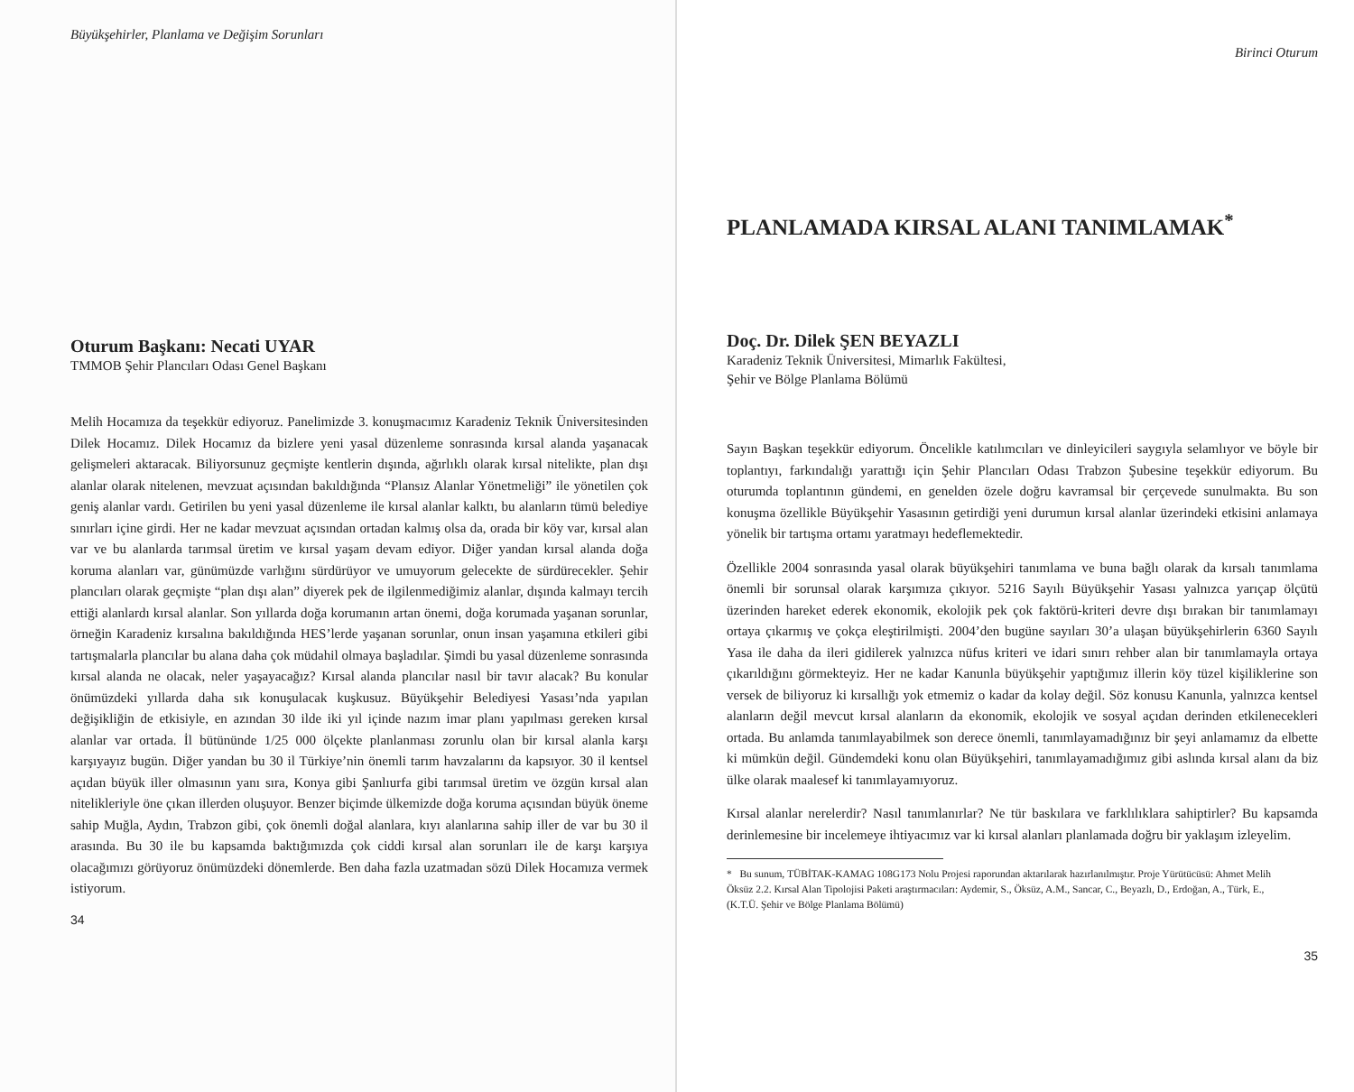Büyükşehirler, Planlama ve Değişim Sorunları
Oturum Başkanı: Necati UYAR
TMMOB Şehir Plancıları Odası Genel Başkanı
Melih Hocamıza da teşekkür ediyoruz. Panelimizde 3. konuşmacımız Karadeniz Teknik Üniversitesinden Dilek Hocamız. Dilek Hocamız da bizlere yeni yasal düzenleme sonrasında kırsal alanda yaşanacak gelişmeleri aktaracak. Biliyorsunuz geçmişte kentlerin dışında, ağırlıklı olarak kırsal nitelikte, plan dışı alanlar olarak nitelenen, mevzuat açısından bakıldığında “Plansız Alanlar Yönetmeliği” ile yönetilen çok geniş alanlar vardı. Getirilen bu yeni yasal düzenleme ile kırsal alanlar kalktı, bu alanların tümü belediye sınırları içine girdi. Her ne kadar mevzuat açısından ortadan kalmış olsa da, orada bir köy var, kırsal alan var ve bu alanlarda tarımsal üretim ve kırsal yaşam devam ediyor. Diğer yandan kırsal alanda doğa koruma alanları var, günümüzde varlığını sürdürüyor ve umuyorum gelecekte de sürdürecekler. Şehir plancıları olarak geçmişte “plan dışı alan” diyerek pek de ilgilenmediğimiz alanlar, dışında kalmayı tercih ettiği alanlardı kırsal alanlar. Son yıllarda doğa korumanın artan önemi, doğa korumada yaşanan sorunlar, örneğin Karadeniz kırsalına bakıldığında HES’lerde yaşanan sorunlar, onun insan yaşamına etkileri gibi tartışmalarla plancılar bu alana daha çok müdahil olmaya başladılar. Şimdi bu yasal düzenleme sonrasında kırsal alanda ne olacak, neler yaşayacağız? Kırsal alanda plancılar nasıl bir tavır alacak? Bu konular önümüzdeki yıllarda daha sık konuşulacak kuşkusuz. Büyükşehir Belediyesi Yasası’nda yapılan değişikliğin de etkisiyle, en azından 30 ilde iki yıl içinde nazım imar planı yapılması gereken kırsal alanlar var ortada. İl bütününde 1/25 000 ölçekte planlanması zorunlu olan bir kırsal alanla karşı karşıyayız bugün. Diğer yandan bu 30 il Türkiye’nin önemli tarım havzalarını da kapsıyor. 30 il kentsel açıdan büyük iller olmasının yanı sıra, Konya gibi Şanlıurfa gibi tarımsal üretim ve özgün kırsal alan nitelikleriyle öne çıkan illerden oluşuyor. Benzer biçimde ülkemizde doğa koruma açısından büyük öneme sahip Muğla, Aydın, Trabzon gibi, çok önemli doğal alanlara, kıyı alanlarına sahip iller de var bu 30 il arasında. Bu 30 ile bu kapsamda baktığımızda çok ciddi kırsal alan sorunları ile de karşı karşıya olacağımızı görüyoruz önümüzdeki dönemlerde. Ben daha fazla uzatmadan sözü Dilek Hocamıza vermek istiyorum.
34
Birinci Oturum
PLANLAMADA KIRSAL ALANI TANIMLAMAK<sup>*</sup>
Doç. Dr. Dilek ŞEN BEYAZLI
Karadeniz Teknik Üniversitesi, Mimarlık Fakültesi,
Şehir ve Bölge Planlama Bölümü
Sayın Başkan teşekkür ediyorum. Öncelikle katılımcıları ve dinleyicileri saygıyla selamlıyor ve böyle bir toplantıyı, farkındalığı yarattığı için Şehir Plancıları Odası Trabzon Şubesine teşekkür ediyorum. Bu oturumda toplantının gündemi, en genelden özele doğru kavramsal bir çerçevede sunulmakta. Bu son konuşma özellikle Büyükşehir Yasasının getirdiği yeni durumun kırsal alanlar üzerindeki etkisini anlamaya yönelik bir tartışma ortamı yaratmayı hedeflemektedir.
Özellikle 2004 sonrasında yasal olarak büyükşehiri tanımlama ve buna bağlı olarak da kırsalı tanımlama önemli bir sorunsal olarak karşımıza çıkıyor. 5216 Sayılı Büyükşehir Yasası yalnızca yarıçap ölçütü üzerinden hareket ederek ekonomik, ekolojik pek çok faktörü-kriteri devre dışı bırakan bir tanımlamayı ortaya çıkarmış ve çokça eleştirilmişti. 2004’den bugüne sayıları 30’a ulaşan büyükşehirlerin 6360 Sayılı Yasa ile daha da ileri gidilerek yalnızca nüfus kriteri ve idari sınırı rehber alan bir tanımlamayla ortaya çıkarıldığını görmekteyiz. Her ne kadar Kanunla büyükşehir yaptığımız illerin köy tüzel kişiliklerine son versek de biliyoruz ki kırsallığı yok etmemiz o kadar da kolay değil. Söz konusu Kanunla, yalnızca kentsel alanların değil mevcut kırsal alanların da ekonomik, ekolojik ve sosyal açıdan derinden etkilenecekleri ortada. Bu anlamda tanımlayabilmek son derece önemli, tanımlayamadığınız bir şeyi anlamamız da elbette ki mümkün değil. Gündemdeki konu olan Büyükşehiri, tanımlayamadığımız gibi aslında kırsal alanı da biz ülke olarak maalesef ki tanımlayamıyoruz.
Kırsal alanlar nerelerdir? Nasıl tanımlanırlar? Ne tür baskılara ve farklılıklara sahiptirler? Bu kapsamda derinlemesine bir incelemeye ihtiyacımız var ki kırsal alanları planlamada doğru bir yaklaşım izleyelim.
* Bu sunum, TÜBİTAK-KAMAG 108G173 Nolu Projesi raporundan aktarılarak hazırlanılmıştır. Proje Yürütücüsü: Ahmet Melih Öksüz 2.2. Kırsal Alan Tipolojisi Paketi araştırmacıları: Aydemir, S., Öksüz, A.M., Sancar, C., Beyazlı, D., Erdoğan, A., Türk, E., (K.T.Ü. Şehir ve Bölge Planlama Bölümü)
35